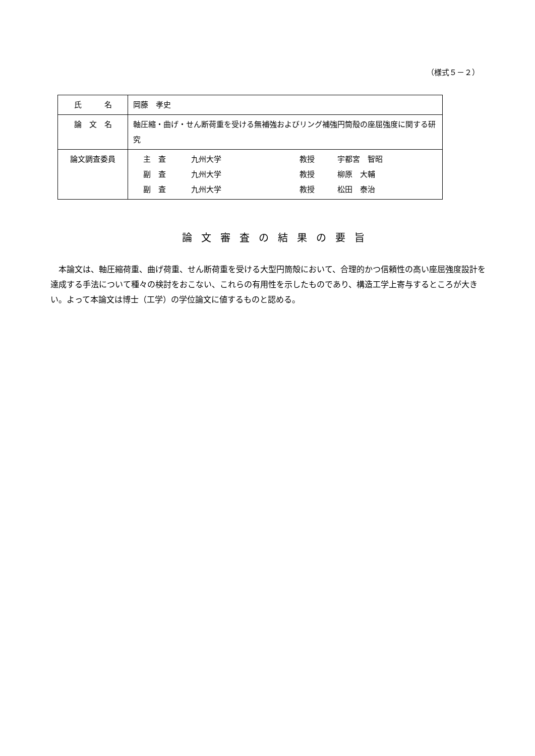（様式５－２）
| 氏 名 | 岡藤 孝史 |
| 論 文 名 | 軸圧縮・曲げ・せん断荷重を受ける無補強およびリング補強円筒殻の座屈強度に関する研究 |
| 論文調査委員 | 主 査 九州大学 教授 宇都宮 智昭 副 査 九州大学 教授 柳原 大輔 副 査 九州大学 教授 松田 泰治 |
論文審査の結果の要旨
本論文は、軸圧縮荷重、曲げ荷重、せん断荷重を受ける大型円筒殻において、合理的かつ信頼性の高い座屈強度設計を達成する手法について種々の検討をおこない、これらの有用性を示したものであり、構造工学上寄与するところが大きい。よって本論文は博士（工学）の学位論文に値するものと認める。